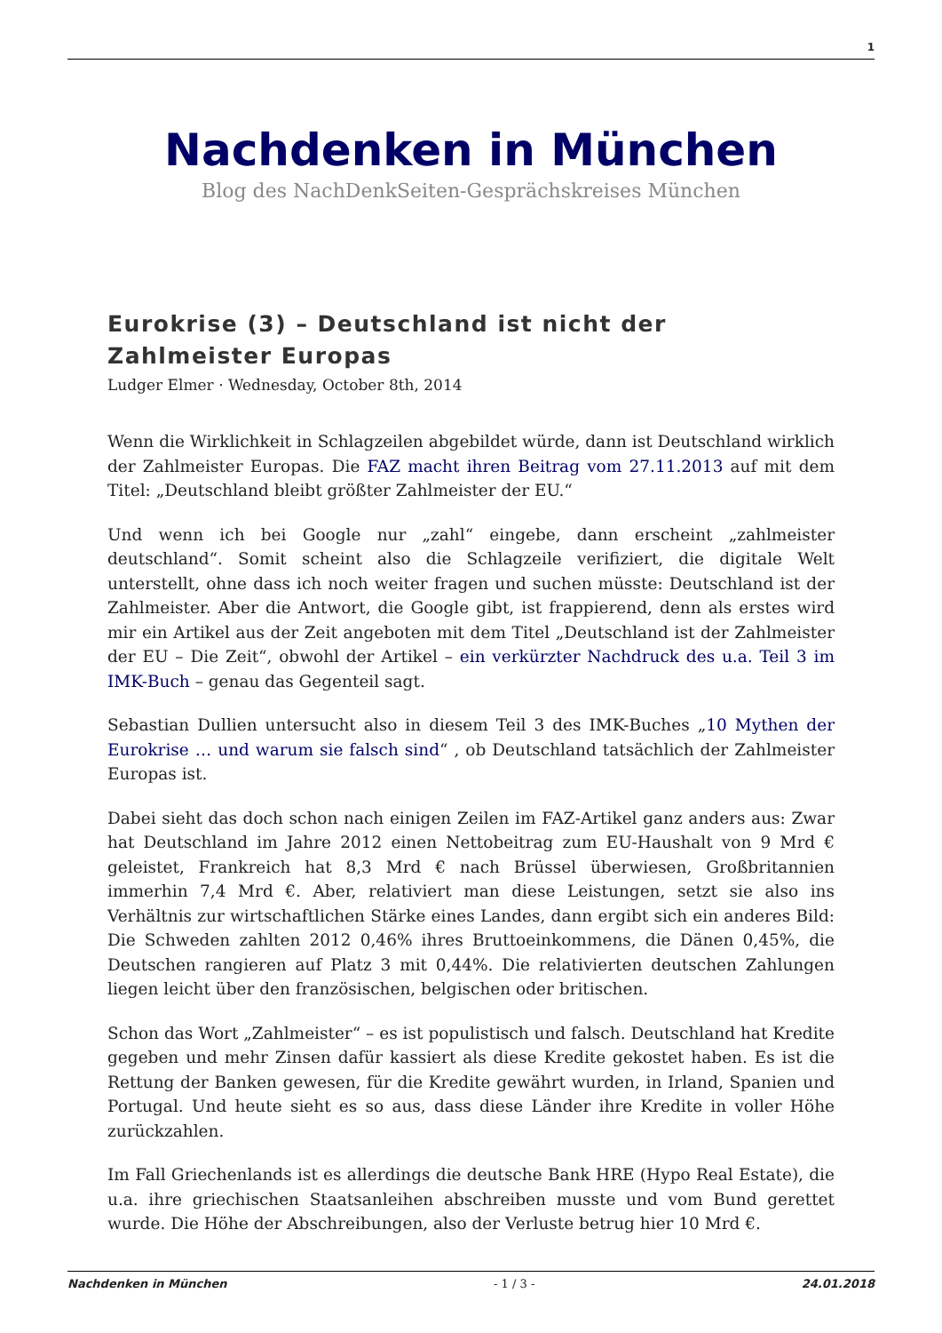1
Nachdenken in München
Blog des NachDenkSeiten-Gesprächskreises München
Eurokrise (3) – Deutschland ist nicht der Zahlmeister Europas
Ludger Elmer · Wednesday, October 8th, 2014
Wenn die Wirklichkeit in Schlagzeilen abgebildet würde, dann ist Deutschland wirklich der Zahlmeister Europas. Die FAZ macht ihren Beitrag vom 27.11.2013 auf mit dem Titel: „Deutschland bleibt größter Zahlmeister der EU.“
Und wenn ich bei Google nur „zahl“ eingebe, dann erscheint „zahlmeister deutschland“. Somit scheint also die Schlagzeile verifiziert, die digitale Welt unterstellt, ohne dass ich noch weiter fragen und suchen müsste: Deutschland ist der Zahlmeister. Aber die Antwort, die Google gibt, ist frappierend, denn als erstes wird mir ein Artikel aus der Zeit angeboten mit dem Titel „Deutschland ist der Zahlmeister der EU – Die Zeit“, obwohl der Artikel – ein verkürzter Nachdruck des u.a. Teil 3 im IMK-Buch – genau das Gegenteil sagt.
Sebastian Dullien untersucht also in diesem Teil 3 des IMK-Buches „10 Mythen der Eurokrise … und warum sie falsch sind“ , ob Deutschland tatsächlich der Zahlmeister Europas ist.
Dabei sieht das doch schon nach einigen Zeilen im FAZ-Artikel ganz anders aus: Zwar hat Deutschland im Jahre 2012 einen Nettobeitrag zum EU-Haushalt von 9 Mrd € geleistet, Frankreich hat 8,3 Mrd € nach Brüssel überwiesen, Großbritannien immerhin 7,4 Mrd €. Aber, relativiert man diese Leistungen, setzt sie also ins Verhältnis zur wirtschaftlichen Stärke eines Landes, dann ergibt sich ein anderes Bild: Die Schweden zahlten 2012 0,46% ihres Bruttoeinkommens, die Dänen 0,45%, die Deutschen rangieren auf Platz 3 mit 0,44%. Die relativierten deutschen Zahlungen liegen leicht über den französischen, belgischen oder britischen.
Schon das Wort „Zahlmeister“ – es ist populistisch und falsch. Deutschland hat Kredite gegeben und mehr Zinsen dafür kassiert als diese Kredite gekostet haben. Es ist die Rettung der Banken gewesen, für die Kredite gewährt wurden, in Irland, Spanien und Portugal. Und heute sieht es so aus, dass diese Länder ihre Kredite in voller Höhe zurückzahlen.
Im Fall Griechenlands ist es allerdings die deutsche Bank HRE (Hypo Real Estate), die u.a. ihre griechischen Staatsanleihen abschreiben musste und vom Bund gerettet wurde. Die Höhe der Abschreibungen, also der Verluste betrug hier 10 Mrd €.
Nachdenken in München - 1 / 3 - 24.01.2018